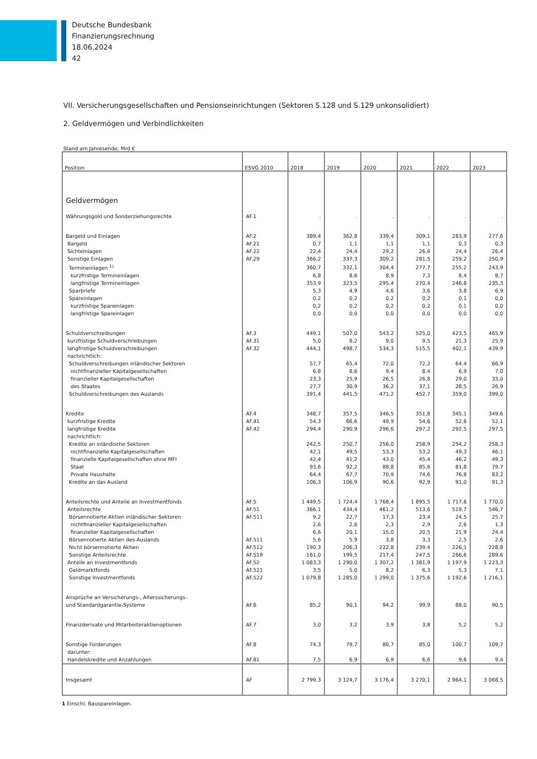Deutsche Bundesbank
Finanzierungsrechnung
18.06.2024
42
VII. Versicherungsgesellschaften und Pensionseinrichtungen (Sektoren S.128 und S.129 unkonsolidiert)
2. Geldvermögen und Verbindlichkeiten
Stand am Jahresende; Mrd €
| Position | ESVG 2010 | 2018 | 2019 | 2020 | 2021 | 2022 | 2023 |
| --- | --- | --- | --- | --- | --- | --- | --- |
| Geldvermögen | | | | | | | |
| Währungsgold und Sonderziehungsrechte | AF.1 | . | . | . | . | . | . |
| Bargeld und Einlagen | AF.2 | 389,4 | 362,8 | 339,4 | 309,1 | 283,9 | 277,6 |
| Bargeld | AF.21 | 0,7 | 1,1 | 1,1 | 1,1 | 0,3 | 0,3 |
| Sichteinlagen | AF.22 | 22,4 | 24,4 | 29,2 | 26,6 | 24,4 | 26,4 |
| Sonstige Einlagen | AF.29 | 366,2 | 337,3 | 309,2 | 281,5 | 259,2 | 250,9 |
| Termineinlagen <sup>1)</sup> | | 360,7 | 332,1 | 304,4 | 277,7 | 255,2 | 243,9 |
| kurzfristige Termineinlagen | | 6,8 | 8,6 | 8,9 | 7,3 | 8,4 | 8,7 |
| langfristige Termineinlagen | | 353,9 | 323,5 | 295,4 | 270,4 | 246,8 | 235,3 |
| Sparbriefe | | 5,3 | 4,9 | 4,6 | 3,6 | 3,8 | 6,9 |
| Spareinlagen | | 0,2 | 0,2 | 0,2 | 0,2 | 0,1 | 0,0 |
| kurzfristige Spareinlagen | | 0,2 | 0,2 | 0,2 | 0,2 | 0,1 | 0,0 |
| langfristige Spareinlagen | | 0,0 | 0,0 | 0,0 | 0,0 | 0,0 | 0,0 |
| Schuldverschreibungen | AF.3 | 449,1 | 507,0 | 543,2 | 525,0 | 423,5 | 465,9 |
| kurzfristige Schuldverschreibungen | AF.31 | 5,0 | 8,2 | 9,0 | 9,5 | 21,3 | 25,9 |
| langfristige Schuldverschreibungen | AF.32 | 444,1 | 498,7 | 534,3 | 515,5 | 402,1 | 439,9 |
| nachrichtlich: | | | | | | | |
| Schuldverschreibungen inländischer Sektoren | | 57,7 | 65,4 | 72,0 | 72,2 | 64,4 | 66,9 |
| nichtfinanzieller Kapitalgesellschaften | | 6,8 | 8,6 | 9,4 | 8,4 | 6,9 | 7,0 |
| finanzieller Kapitalgesellschaften | | 23,3 | 25,9 | 26,5 | 26,8 | 29,0 | 33,0 |
| des Staates | | 27,7 | 30,9 | 36,2 | 37,1 | 28,5 | 26,9 |
| Schuldverschreibungen des Auslands | | 391,4 | 441,5 | 471,2 | 452,7 | 359,0 | 399,0 |
| Kredite | AF.4 | 348,7 | 357,5 | 346,5 | 351,8 | 345,1 | 349,6 |
| kurzfristige Kredite | AF.41 | 54,3 | 66,6 | 49,9 | 54,6 | 52,6 | 52,1 |
| langfristige Kredite | AF.42 | 294,4 | 290,9 | 296,6 | 297,2 | 292,5 | 297,5 |
| nachrichtlich: | | | | | | | |
| Kredite an inländische Sektoren | | 242,5 | 250,7 | 256,0 | 258,9 | 254,2 | 258,3 |
| nichtfinanzielle Kapitalgesellschaften | | 42,1 | 49,5 | 53,3 | 53,2 | 49,3 | 46,1 |
| finanzielle Kapitalgesellschaften ohne MFI | | 42,4 | 41,2 | 43,0 | 45,4 | 46,2 | 49,3 |
| Staat | | 93,6 | 92,2 | 88,8 | 85,6 | 81,8 | 79,7 |
| Private Haushalte | | 64,4 | 67,7 | 70,9 | 74,6 | 76,8 | 83,2 |
| Kredite an das Ausland | | 106,3 | 106,9 | 90,6 | 92,9 | 91,0 | 91,3 |
| Anteilsrechte und Anteile an Investmentfonds | AF.5 | 1 449,5 | 1 724,4 | 1 768,4 | 1 895,5 | 1 717,6 | 1 770,0 |
| Anteilsrechte | AF.51 | 366,1 | 434,4 | 461,2 | 513,6 | 519,7 | 546,7 |
| Börsennotierte Aktien inländischer Sektoren | AF.511 | 9,2 | 22,7 | 17,3 | 23,4 | 24,5 | 25,7 |
| nichtfinanzieller Kapitalgesellschaften | | 2,6 | 2,6 | 2,3 | 2,9 | 2,6 | 1,3 |
| finanzieller Kapitalgesellschaften | | 6,6 | 20,1 | 15,0 | 20,5 | 21,9 | 24,4 |
| Börsennotierte Aktien des Auslands | AF.511 | 5,6 | 5,9 | 3,8 | 3,3 | 2,5 | 2,6 |
| Nicht börsennotierte Aktien | AF.512 | 190,3 | 206,3 | 222,8 | 239,4 | 226,1 | 228,8 |
| Sonstige Anteilsrechte | AF.519 | 161,0 | 199,5 | 217,4 | 247,5 | 266,6 | 289,6 |
| Anteile an Investmentfonds | AF.52 | 1 083,3 | 1 290,0 | 1 307,2 | 1 381,9 | 1 197,9 | 1 223,3 |
| Geldmarktfonds | AF.521 | 3,5 | 5,0 | 8,2 | 6,3 | 5,3 | 7,1 |
| Sonstige Investmentfonds | AF.522 | 1 079,8 | 1 285,0 | 1 299,0 | 1 375,6 | 1 192,6 | 1 216,1 |
| Ansprüche an Versicherungs-, Alterssicherungs- und Standardgarantie-Systeme | AF.6 | 85,2 | 90,1 | 94,2 | 99,9 | 88,0 | 90,5 |
| Finanzderivate und Mitarbeiteraktienoptionen | AF.7 | 3,0 | 3,2 | 3,9 | 3,8 | 5,2 | 5,2 |
| Sonstige Forderungen | AF.8 | 74,3 | 79,7 | 80,7 | 85,0 | 100,7 | 109,7 |
| darunter: | | | | | | | |
| Handelskredite und Anzahlungen | AF.81 | 7,5 | 6,9 | 6,9 | 6,6 | 9,6 | 9,4 |
| Insgesamt | AF | 2 799,3 | 3 124,7 | 3 176,4 | 3 270,1 | 2 964,1 | 3 068,5 |
1 Einschl. Bauspareinlagen.